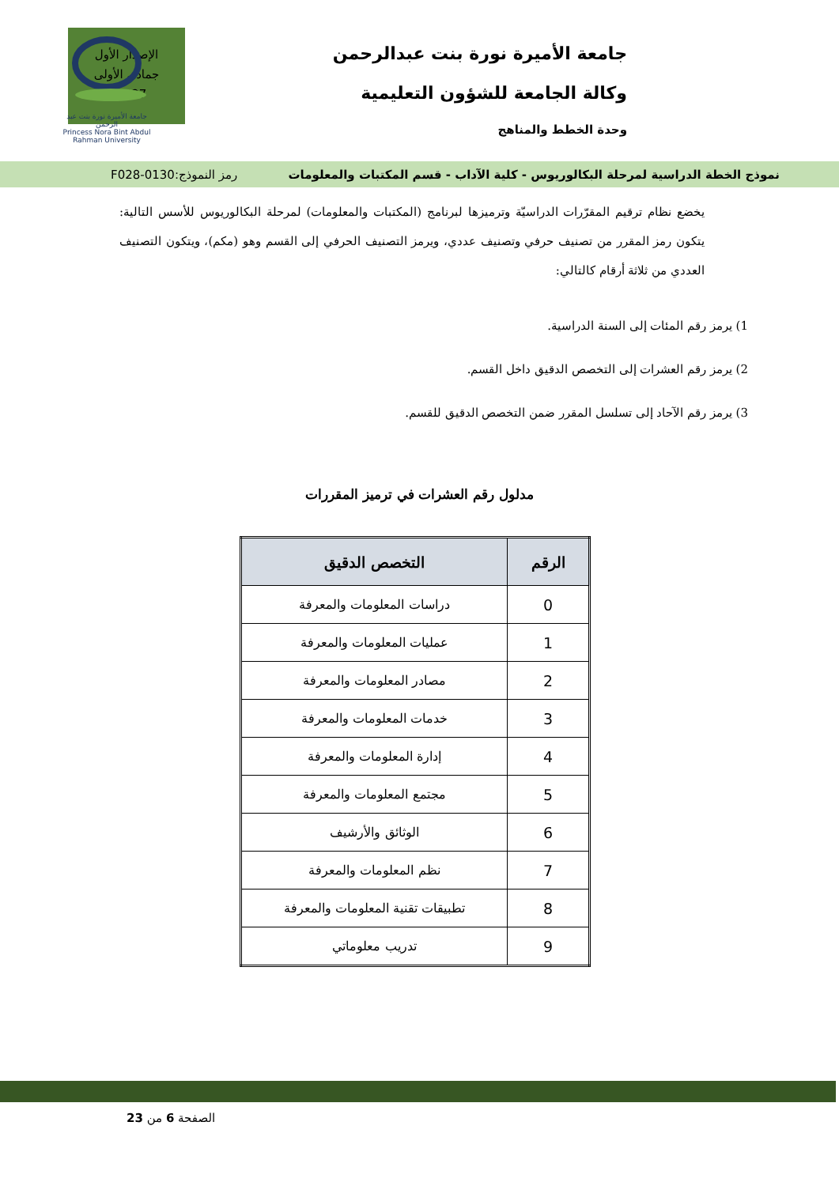الإصدار الأول
جمادى الأولى
1437هـ
جامعة الأميرة نورة بنت عبدالرحمن
وكالة الجامعة للشؤون التعليمية
وحدة الخطط والمناهج
جامعة الأميرة نورة بنت عبد الرحمن
Princess Nora Bint Abdul Rahman University
نموذج الخطة الدراسية لمرحلة البكالوريوس - كلية الآداب - قسم المكتبات والمعلومات رمز النموذج:0130-F028
يخضع نظام ترقيم المقرّرات الدراسيّة وترميزها لبرنامج (المكتبات والمعلومات) لمرحلة البكالوريوس للأسس التالية: يتكون رمز المقرر من تصنيف حرفي وتصنيف عددي، ويرمز التصنيف الحرفي إلى القسم وهو (مكم)، ويتكون التصنيف العددي من ثلاثة أرقام كالتالي:
1) يرمز رقم المئات إلى السنة الدراسية.
2) يرمز رقم العشرات إلى التخصص الدقيق داخل القسم.
3) يرمز رقم الآحاد إلى تسلسل المقرر ضمن التخصص الدقيق للقسم.
مدلول رقم العشرات في ترميز المقررات
| الرقم | التخصص الدقيق |
| --- | --- |
| 0 | دراسات المعلومات والمعرفة |
| 1 | عمليات المعلومات والمعرفة |
| 2 | مصادر المعلومات والمعرفة |
| 3 | خدمات المعلومات والمعرفة |
| 4 | إدارة المعلومات والمعرفة |
| 5 | مجتمع المعلومات والمعرفة |
| 6 | الوثائق والأرشيف |
| 7 | نظم المعلومات والمعرفة |
| 8 | تطبيقات تقنية المعلومات والمعرفة |
| 9 | تدريب معلوماتي |
الصفحة 6 من 23